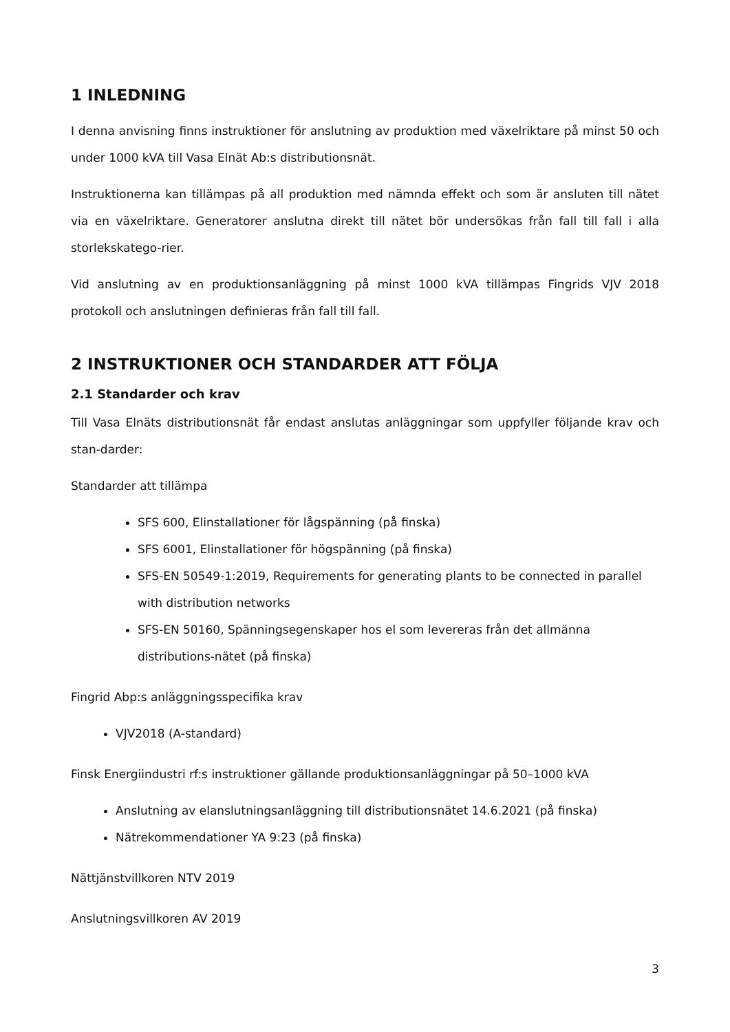1 INLEDNING
I denna anvisning finns instruktioner för anslutning av produktion med växelriktare på minst 50 och under 1000 kVA till Vasa Elnät Ab:s distributionsnät.
Instruktionerna kan tillämpas på all produktion med nämnda effekt och som är ansluten till nätet via en växelriktare. Generatorer anslutna direkt till nätet bör undersökas från fall till fall i alla storlekskatego-rier.
Vid anslutning av en produktionsanläggning på minst 1000 kVA tillämpas Fingrids VJV 2018 protokoll och anslutningen definieras från fall till fall.
2 INSTRUKTIONER OCH STANDARDER ATT FÖLJA
2.1 Standarder och krav
Till Vasa Elnäts distributionsnät får endast anslutas anläggningar som uppfyller följande krav och stan-darder:
Standarder att tillämpa
SFS 600, Elinstallationer för lågspänning (på finska)
SFS 6001, Elinstallationer för högspänning (på finska)
SFS-EN 50549-1:2019, Requirements for generating plants to be connected in parallel with distribution networks
SFS-EN 50160, Spänningsegenskaper hos el som levereras från det allmänna distributions-nätet (på finska)
Fingrid Abp:s anläggningsspecifika krav
VJV2018 (A-standard)
Finsk Energiindustri rf:s instruktioner gällande produktionsanläggningar på 50–1000 kVA
Anslutning av elanslutningsanläggning till distributionsnätet 14.6.2021 (på finska)
Nätrekommendationer YA 9:23 (på finska)
Nättjänstvillkoren NTV 2019
Anslutningsvillkoren AV 2019
3